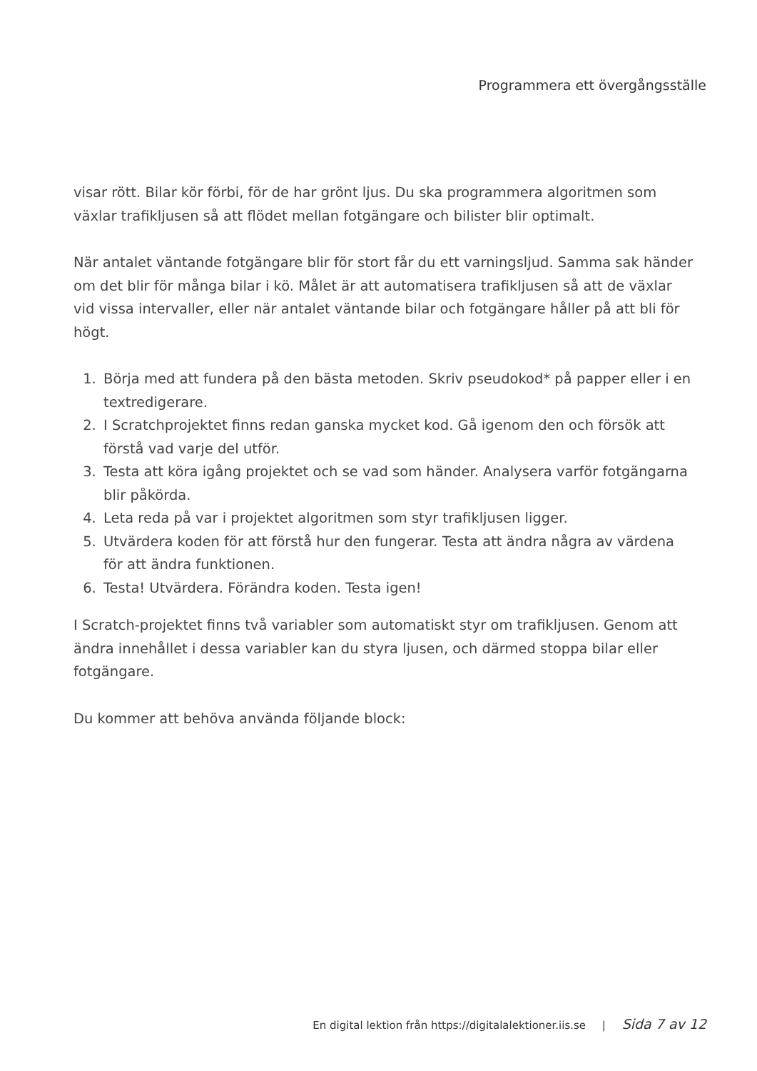Programmera ett övergångsställe
visar rött. Bilar kör förbi, för de har grönt ljus. Du ska programmera algoritmen som växlar trafikljusen så att flödet mellan fotgängare och bilister blir optimalt.
När antalet väntande fotgängare blir för stort får du ett varningsljud. Samma sak händer om det blir för många bilar i kö. Målet är att automatisera trafikljusen så att de växlar vid vissa intervaller, eller när antalet väntande bilar och fotgängare håller på att bli för högt.
1. Börja med att fundera på den bästa metoden. Skriv pseudokod* på papper eller i en textredigerare.
2. I Scratchprojektet finns redan ganska mycket kod. Gå igenom den och försök att förstå vad varje del utför.
3. Testa att köra igång projektet och se vad som händer. Analysera varför fotgängarna blir påkörda.
4. Leta reda på var i projektet algoritmen som styr trafikljusen ligger.
5. Utvärdera koden för att förstå hur den fungerar. Testa att ändra några av värdena för att ändra funktionen.
6. Testa! Utvärdera. Förändra koden. Testa igen!
I Scratch-projektet finns två variabler som automatiskt styr om trafikljusen. Genom att ändra innehållet i dessa variabler kan du styra ljusen, och därmed stoppa bilar eller fotgängare.
Du kommer att behöva använda följande block:
En digital lektion från https://digitalalektioner.iis.se | Sida 7 av 12